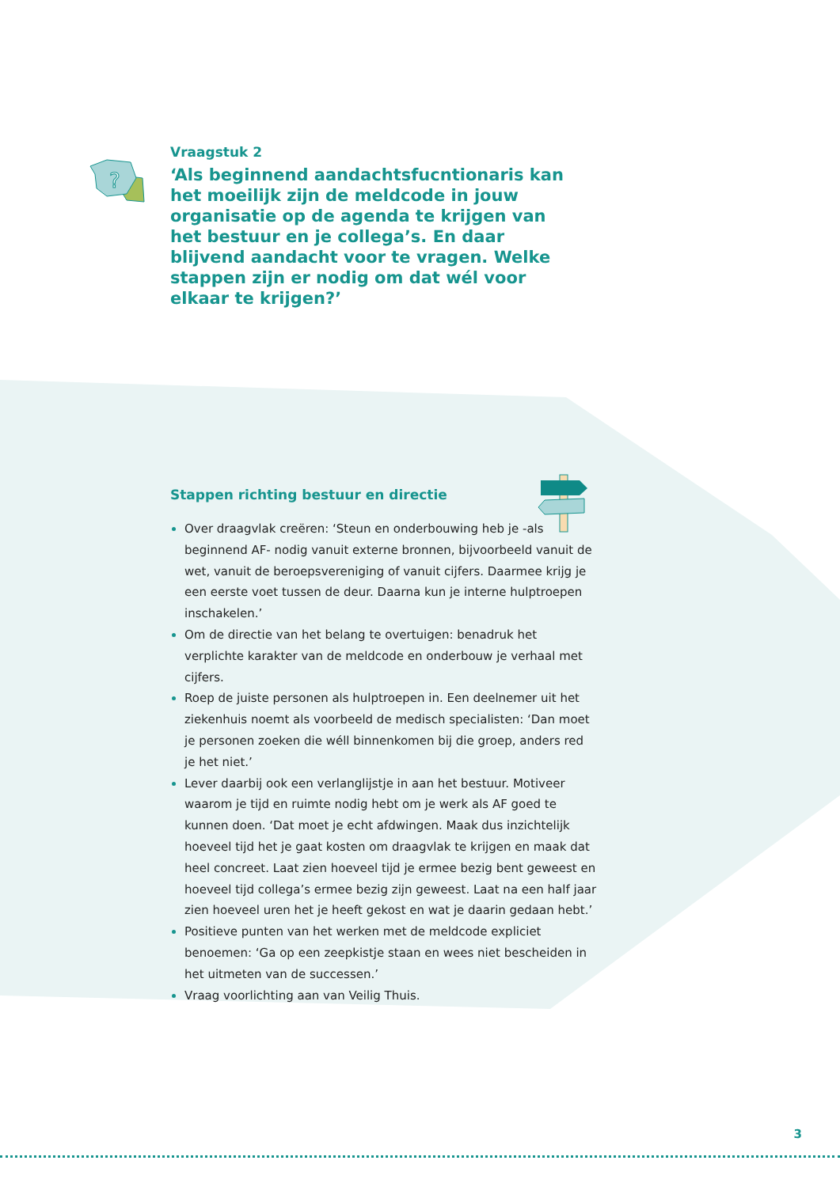?
Vraagstuk 2
‘Als beginnend aandachtsfucntionaris kan het moeilijk zijn de meldcode in jouw organisatie op de agenda te krijgen van het bestuur en je collega’s. En daar blijvend aandacht voor te vragen. Welke stappen zijn er nodig om dat wél voor elkaar te krijgen?’
Stappen richting bestuur en directie
Over draagvlak creëren: ‘Steun en onderbouwing heb je -als beginnend AF- nodig vanuit externe bronnen, bijvoorbeeld vanuit de wet, vanuit de beroepsvereniging of vanuit cijfers. Daarmee krijg je een eerste voet tussen de deur. Daarna kun je interne hulptroepen inschakelen.’
Om de directie van het belang te overtuigen: benadruk het verplichte karakter van de meldcode en onderbouw je verhaal met cijfers.
Roep de juiste personen als hulptroepen in. Een deelnemer uit het ziekenhuis noemt als voorbeeld de medisch specialisten: ‘Dan moet je personen zoeken die wéll binnenkomen bij die groep, anders red je het niet.’
Lever daarbij ook een verlanglijstje in aan het bestuur. Motiveer waarom je tijd en ruimte nodig hebt om je werk als AF goed te kunnen doen. ‘Dat moet je echt afdwingen. Maak dus inzichtelijk hoeveel tijd het je gaat kosten om draagvlak te krijgen en maak dat heel concreet. Laat zien hoeveel tijd je ermee bezig bent geweest en hoeveel tijd collega’s ermee bezig zijn geweest. Laat na een half jaar zien hoeveel uren het je heeft gekost en wat je daarin gedaan hebt.’
Positieve punten van het werken met de meldcode expliciet benoemen: ‘Ga op een zeepkistje staan en wees niet bescheiden in het uitmeten van de successen.’
Vraag voorlichting aan van Veilig Thuis.
3